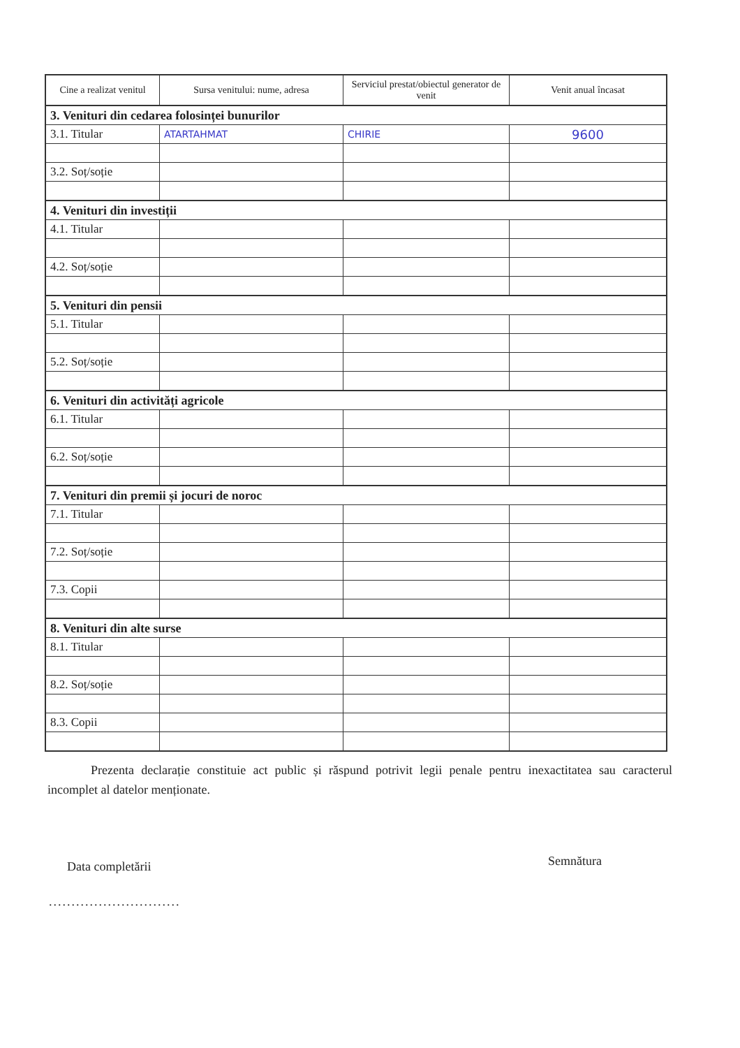| Cine a realizat venitul | Sursa venitului: nume, adresa | Serviciul prestat/obiectul generator de venit | Venit anual încasat |
| --- | --- | --- | --- |
| 3. Venituri din cedarea folosinței bunurilor | | | |
| 3.1. Titular | ATARTAHMAT | CHIRIE | 9600 |
| 3.2. Soț/soție | | | |
| 4. Venituri din investiții | | | |
| 4.1. Titular | | | |
| 4.2. Soț/soție | | | |
| 5. Venituri din pensii | | | |
| 5.1. Titular | | | |
| 5.2. Soț/soție | | | |
| 6. Venituri din activități agricole | | | |
| 6.1. Titular | | | |
| 6.2. Soț/soție | | | |
| 7. Venituri din premii și jocuri de noroc | | | |
| 7.1. Titular | | | |
| 7.2. Soț/soție | | | |
| 7.3. Copii | | | |
| 8. Venituri din alte surse | | | |
| 8.1. Titular | | | |
| 8.2. Soț/soție | | | |
| 8.3. Copii | | | |
Prezenta declarație constituie act public și răspund potrivit legii penale pentru inexactitatea sau caracterul incomplet al datelor menționate.
Data completării
.............................
Semnătura